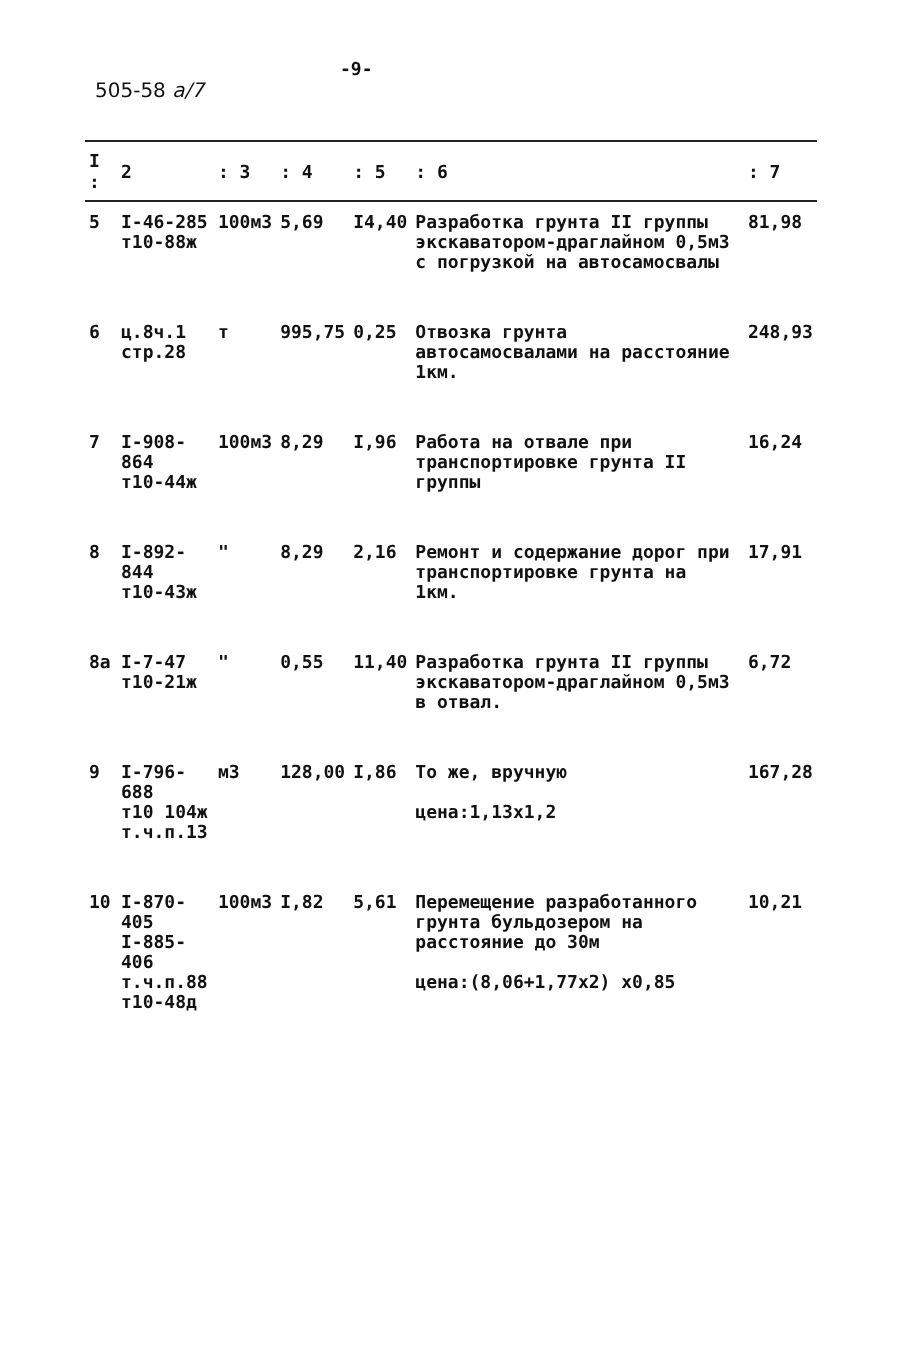-9-
505-58 a/7
| I : | 2 | : 3 | : 4 | : 5 | : 6 | : 7 |
| --- | --- | --- | --- | --- | --- | --- |
| 5 | I-46-285 т10-88ж | 100м3 | 5,69 | I4,40 | Разработка грунта II группы экскаватором-драглайном 0,5м3 с погрузкой на автосамосвалы | 81,98 |
| 6 | ц.8ч.1 стр.28 | т | 995,75 | 0,25 | Отвозка грунта автосамосвалами на расстояние 1км. | 248,93 |
| 7 | I-908-864 т10-44ж | 100м3 | 8,29 | I,96 | Работа на отвале при транспортировке грунта II группы | 16,24 |
| 8 | I-892-844 т10-43ж | " | 8,29 | 2,16 | Ремонт и содержание дорог при транспортировке грунта на 1км. | 17,91 |
| 8а | I-7-47 т10-21ж | " | 0,55 | 11,40 | Разработка грунта II группы экскаватором-драглайном 0,5м3 в отвал. | 6,72 |
| 9 | I-796-688 т10 104ж т.ч.п.13 | м3 | 128,00 | I,86 | То же, вручную цена:1,13х1,2 | 167,28 |
| 10 | I-870-405 I-885-406 т.ч.п.88 т10-48д | 100м3 | I,82 | 5,61 | Перемещение разработанного грунта бульдозером на расстояние до 30м цена:(8,06+1,77х2) х0,85 | 10,21 |